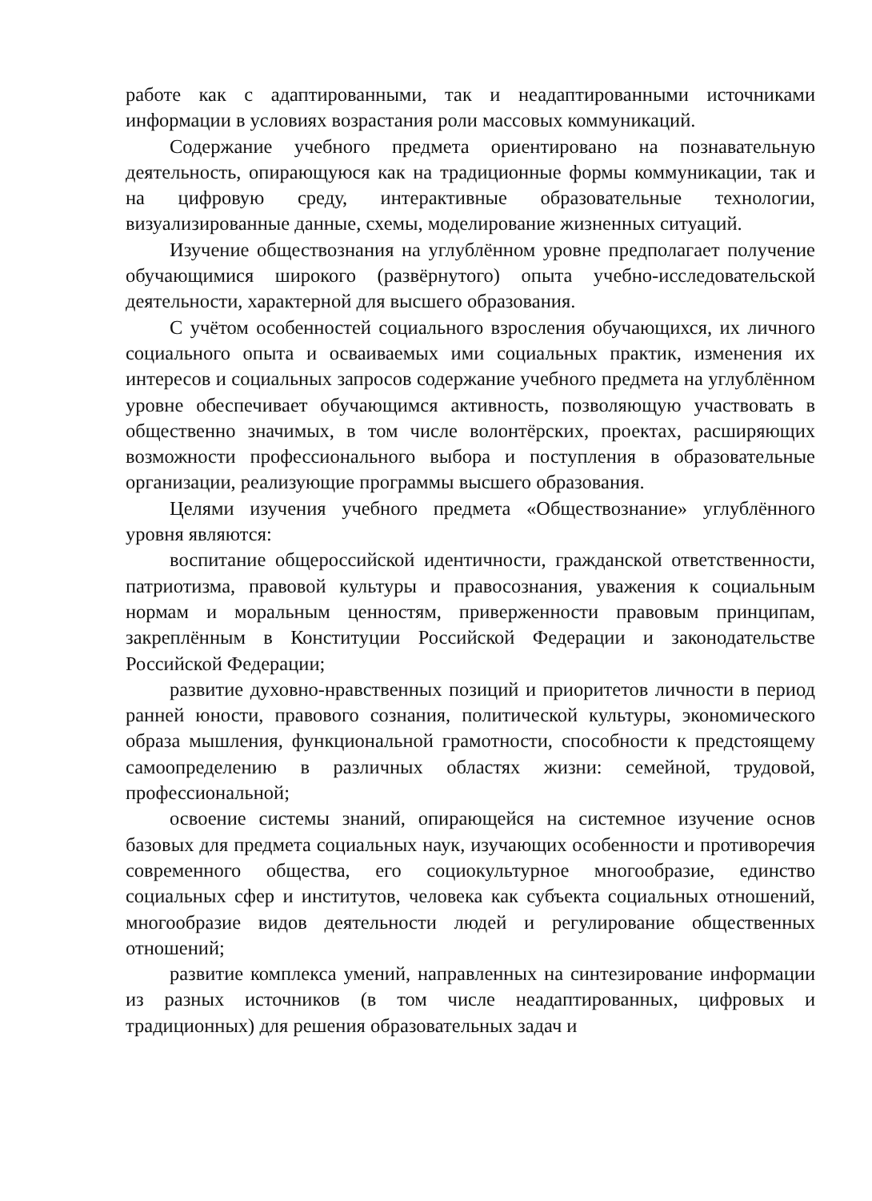работе как с адаптированными, так и неадаптированными источниками информации в условиях возрастания роли массовых коммуникаций.
Содержание учебного предмета ориентировано на познавательную деятельность, опирающуюся как на традиционные формы коммуникации, так и на цифровую среду, интерактивные образовательные технологии, визуализированные данные, схемы, моделирование жизненных ситуаций.
Изучение обществознания на углублённом уровне предполагает получение обучающимися широкого (развёрнутого) опыта учебно-исследовательской деятельности, характерной для высшего образования.
С учётом особенностей социального взросления обучающихся, их личного социального опыта и осваиваемых ими социальных практик, изменения их интересов и социальных запросов содержание учебного предмета на углублённом уровне обеспечивает обучающимся активность, позволяющую участвовать в общественно значимых, в том числе волонтёрских, проектах, расширяющих возможности профессионального выбора и поступления в образовательные организации, реализующие программы высшего образования.
Целями изучения учебного предмета «Обществознание» углублённого уровня являются:
воспитание общероссийской идентичности, гражданской ответственности, патриотизма, правовой культуры и правосознания, уважения к социальным нормам и моральным ценностям, приверженности правовым принципам, закреплённым в Конституции Российской Федерации и законодательстве Российской Федерации;
развитие духовно-нравственных позиций и приоритетов личности в период ранней юности, правового сознания, политической культуры, экономического образа мышления, функциональной грамотности, способности к предстоящему самоопределению в различных областях жизни: семейной, трудовой, профессиональной;
освоение системы знаний, опирающейся на системное изучение основ базовых для предмета социальных наук, изучающих особенности и противоречия современного общества, его социокультурное многообразие, единство социальных сфер и институтов, человека как субъекта социальных отношений, многообразие видов деятельности людей и регулирование общественных отношений;
развитие комплекса умений, направленных на синтезирование информации из разных источников (в том числе неадаптированных, цифровых и традиционных) для решения образовательных задач и